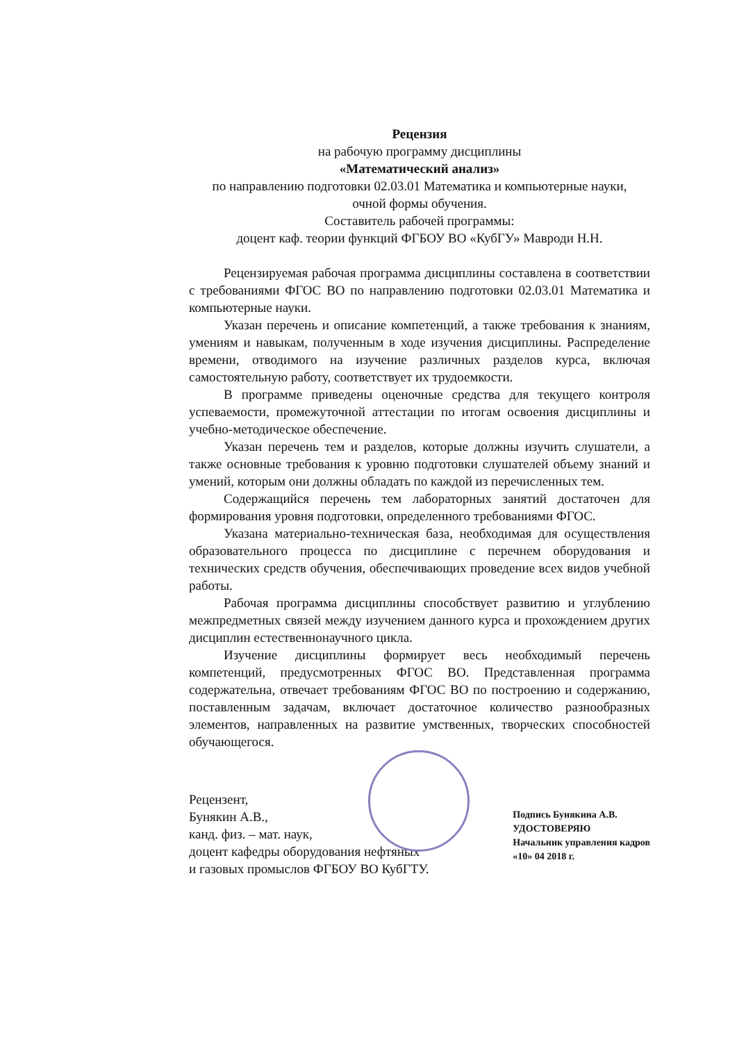Рецензия
на рабочую программу дисциплины
«Математический анализ»
по направлению подготовки 02.03.01 Математика и компьютерные науки,
очной формы обучения.
Составитель рабочей программы:
доцент каф. теории функций ФГБОУ ВО «КубГУ» Мавроди Н.Н.
Рецензируемая рабочая программа дисциплины составлена в соответствии с требованиями ФГОС ВО по направлению подготовки 02.03.01 Математика и компьютерные науки.
Указан перечень и описание компетенций, а также требования к знаниям, умениям и навыкам, полученным в ходе изучения дисциплины. Распределение времени, отводимого на изучение различных разделов курса, включая самостоятельную работу, соответствует их трудоемкости.
В программе приведены оценочные средства для текущего контроля успеваемости, промежуточной аттестации по итогам освоения дисциплины и учебно-методическое обеспечение.
Указан перечень тем и разделов, которые должны изучить слушатели, а также основные требования к уровню подготовки слушателей объему знаний и умений, которым они должны обладать по каждой из перечисленных тем.
Содержащийся перечень тем лабораторных занятий достаточен для формирования уровня подготовки, определенного требованиями ФГОС.
Указана материально-техническая база, необходимая для осуществления образовательного процесса по дисциплине с перечнем оборудования и технических средств обучения, обеспечивающих проведение всех видов учебной работы.
Рабочая программа дисциплины способствует развитию и углублению межпредметных связей между изучением данного курса и прохождением других дисциплин естественнонаучного цикла.
Изучение дисциплины формирует весь необходимый перечень компетенций, предусмотренных ФГОС ВО. Представленная программа содержательна, отвечает требованиям ФГОС ВО по построению и содержанию, поставленным задачам, включает достаточное количество разнообразных элементов, направленных на развитие умственных, творческих способностей обучающегося.
Рецензент,
Бунякин А.В.,
канд. физ. – мат. наук,
доцент кафедры оборудования нефтяных
и газовых промыслов ФГБОУ ВО КубГТУ.
Подпись Бунякина А.В.
УДОСТОВЕРЯЮ
Начальник управления кадров
«10» 04 2018 г.